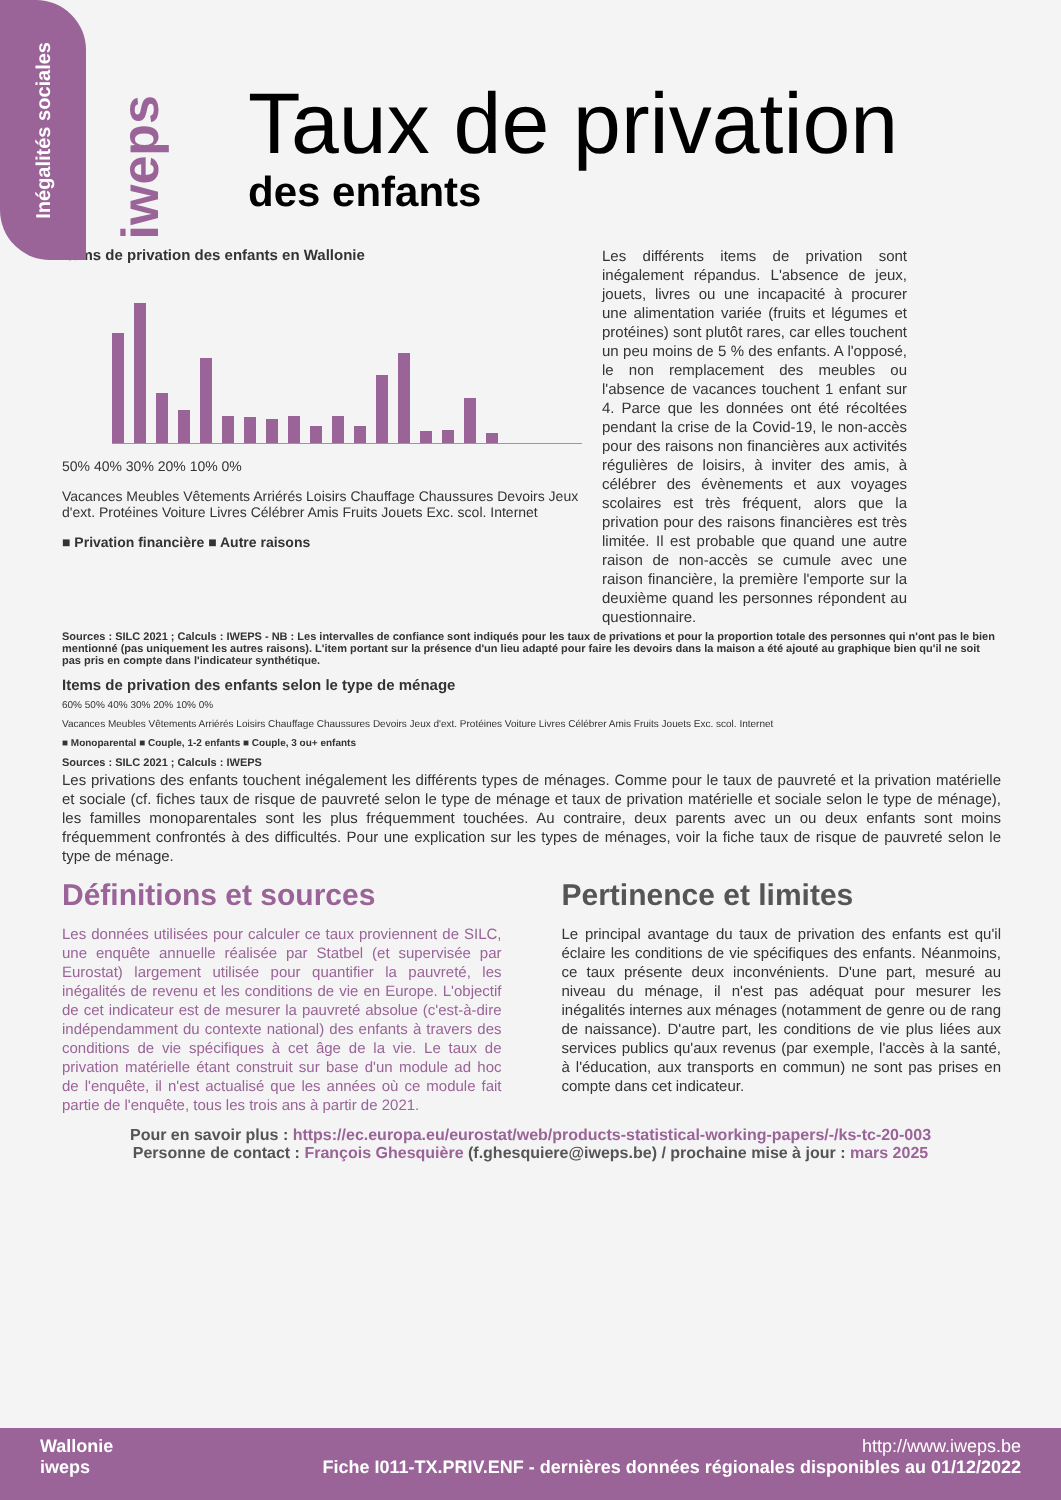Inégalités sociales
iweps
Taux de privation
des enfants
Items de privation des enfants en Wallonie
50% 40% 30% 20% 10% 0%
Vacances Meubles Vêtements Arriérés Loisirs Chauffage Chaussures Devoirs Jeux d'ext. Protéines Voiture Livres Célébrer Amis Fruits Jouets Exc. scol. Internet
■ Privation financière ■ Autre raisons
Les différents items de privation sont inégalement répandus. L'absence de jeux, jouets, livres ou une incapacité à procurer une alimentation variée (fruits et légumes et protéines) sont plutôt rares, car elles touchent un peu moins de 5 % des enfants. A l'opposé, le non remplacement des meubles ou l'absence de vacances touchent 1 enfant sur 4. Parce que les données ont été récoltées pendant la crise de la Covid-19, le non-accès pour des raisons non financières aux activités régulières de loisirs, à inviter des amis, à célébrer des évènements et aux voyages scolaires est très fréquent, alors que la privation pour des raisons financières est très limitée. Il est probable que quand une autre raison de non-accès se cumule avec une raison financière, la première l'emporte sur la deuxième quand les personnes répondent au questionnaire.
Sources : SILC 2021 ; Calculs : IWEPS - NB : Les intervalles de confiance sont indiqués pour les taux de privations et pour la proportion totale des personnes qui n'ont pas le bien mentionné (pas uniquement les autres raisons). L'item portant sur la présence d'un lieu adapté pour faire les devoirs dans la maison a été ajouté au graphique bien qu'il ne soit pas pris en compte dans l'indicateur synthétique.
Items de privation des enfants selon le type de ménage
60% 50% 40% 30% 20% 10% 0%
Vacances Meubles Vêtements Arriérés Loisirs Chauffage Chaussures Devoirs Jeux d'ext. Protéines Voiture Livres Célébrer Amis Fruits Jouets Exc. scol. Internet
■ Monoparental ■ Couple, 1-2 enfants ■ Couple, 3 ou+ enfants
Sources : SILC 2021 ; Calculs : IWEPS
Les privations des enfants touchent inégalement les différents types de ménages. Comme pour le taux de pauvreté et la privation matérielle et sociale (cf. fiches taux de risque de pauvreté selon le type de ménage et taux de privation matérielle et sociale selon le type de ménage), les familles monoparentales sont les plus fréquemment touchées. Au contraire, deux parents avec un ou deux enfants sont moins fréquemment confrontés à des difficultés. Pour une explication sur les types de ménages, voir la fiche taux de risque de pauvreté selon le type de ménage.
Définitions et sources
Les données utilisées pour calculer ce taux proviennent de SILC, une enquête annuelle réalisée par Statbel (et supervisée par Eurostat) largement utilisée pour quantifier la pauvreté, les inégalités de revenu et les conditions de vie en Europe. L'objectif de cet indicateur est de mesurer la pauvreté absolue (c'est-à-dire indépendamment du contexte national) des enfants à travers des conditions de vie spécifiques à cet âge de la vie. Le taux de privation matérielle étant construit sur base d'un module ad hoc de l'enquête, il n'est actualisé que les années où ce module fait partie de l'enquête, tous les trois ans à partir de 2021.
Pertinence et limites
Le principal avantage du taux de privation des enfants est qu'il éclaire les conditions de vie spécifiques des enfants. Néanmoins, ce taux présente deux inconvénients. D'une part, mesuré au niveau du ménage, il n'est pas adéquat pour mesurer les inégalités internes aux ménages (notamment de genre ou de rang de naissance). D'autre part, les conditions de vie plus liées aux services publics qu'aux revenus (par exemple, l'accès à la santé, à l'éducation, aux transports en commun) ne sont pas prises en compte dans cet indicateur.
Pour en savoir plus : https://ec.europa.eu/eurostat/web/products-statistical-working-papers/-/ks-tc-20-003
Personne de contact : François Ghesquière (f.ghesquiere@iweps.be) / prochaine mise à jour : mars 2025
Wallonie
iweps
http://www.iweps.be
Fiche I011-TX.PRIV.ENF - dernières données régionales disponibles au 01/12/2022